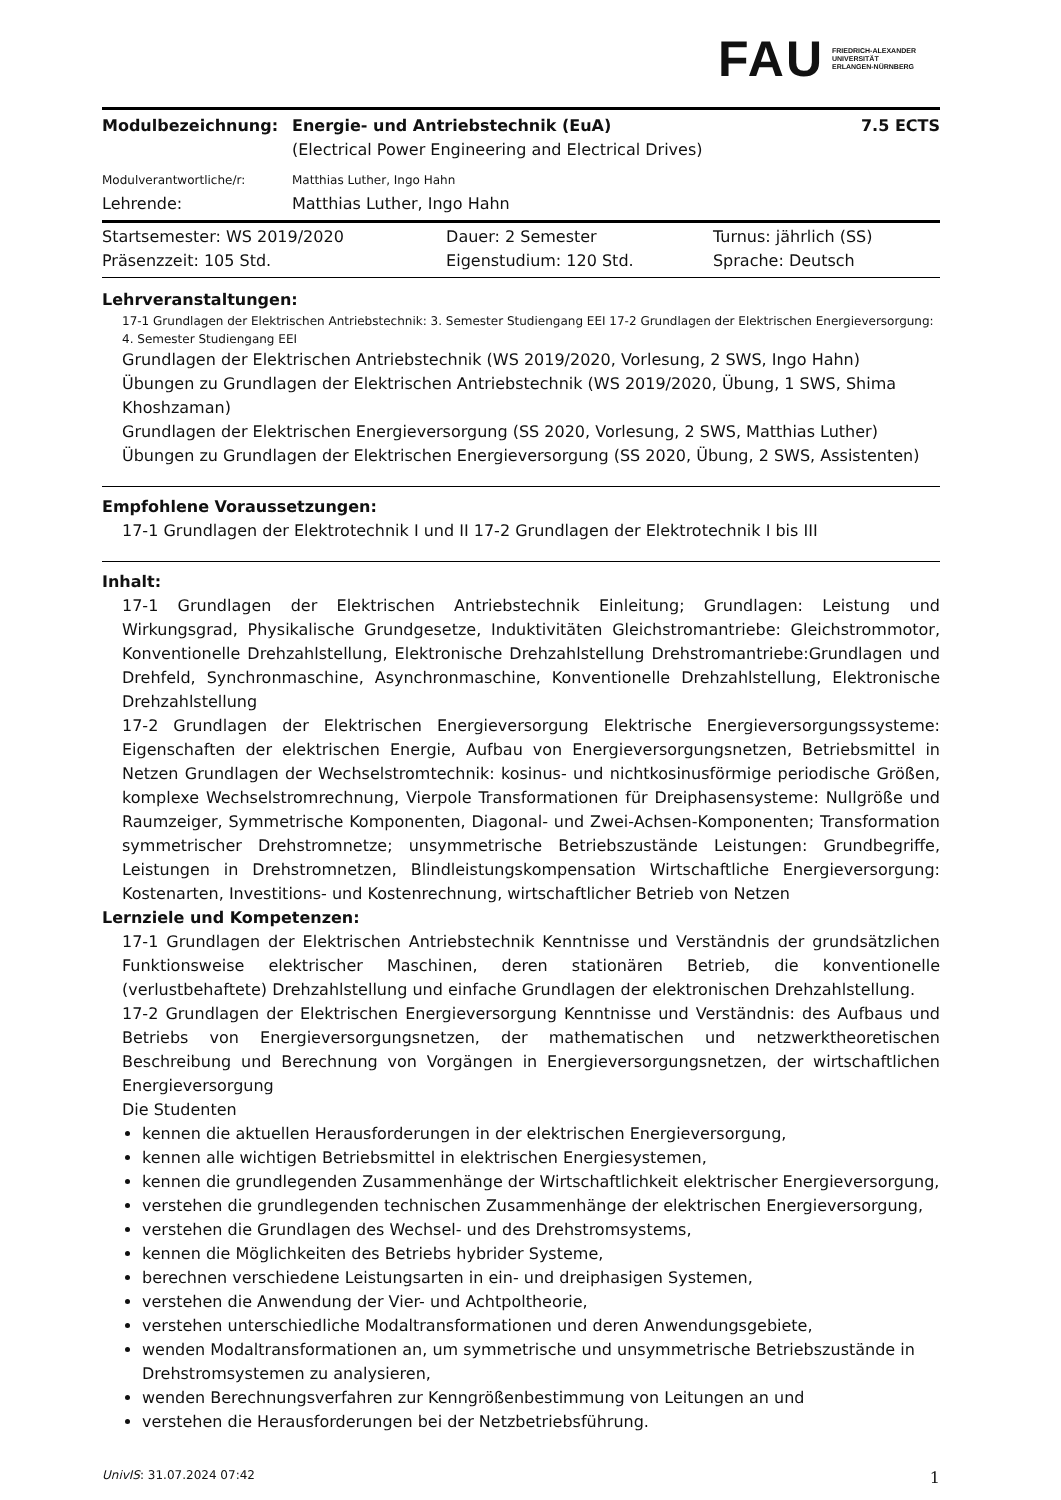FAU FRIEDRICH-ALEXANDER
UNIVERSITÄT
ERLANGEN-NÜRNBERG
| Modulbezeichnung: | Energie- und Antriebstechnik (EuA) | 7.5 ECTS |
| | (Electrical Power Engineering and Electrical Drives) | |
| Modulverantwortliche/r: | Matthias Luther, Ingo Hahn | |
| Lehrende: | Matthias Luther, Ingo Hahn | |
| Startsemester: WS 2019/2020 | Dauer: 2 Semester | Turnus: jährlich (SS) |
| Präsenzzeit: 105 Std. | Eigenstudium: 120 Std. | Sprache: Deutsch |
Lehrveranstaltungen:
17-1 Grundlagen der Elektrischen Antriebstechnik: 3. Semester Studiengang EEI 17-2 Grundlagen der Elektrischen Energieversorgung: 4. Semester Studiengang EEI
Grundlagen der Elektrischen Antriebstechnik (WS 2019/2020, Vorlesung, 2 SWS, Ingo Hahn)
Übungen zu Grundlagen der Elektrischen Antriebstechnik (WS 2019/2020, Übung, 1 SWS, Shima Khoshzaman)
Grundlagen der Elektrischen Energieversorgung (SS 2020, Vorlesung, 2 SWS, Matthias Luther)
Übungen zu Grundlagen der Elektrischen Energieversorgung (SS 2020, Übung, 2 SWS, Assistenten)
Empfohlene Voraussetzungen:
17-1 Grundlagen der Elektrotechnik I und II 17-2 Grundlagen der Elektrotechnik I bis III
Inhalt:
17-1 Grundlagen der Elektrischen Antriebstechnik Einleitung; Grundlagen: Leistung und Wirkungsgrad, Physikalische Grundgesetze, Induktivitäten Gleichstromantriebe: Gleichstrommotor, Konventionelle Drehzahlstellung, Elektronische Drehzahlstellung Drehstromantriebe:Grundlagen und Drehfeld, Synchronmaschine, Asynchronmaschine, Konventionelle Drehzahlstellung, Elektronische Drehzahlstellung
17-2 Grundlagen der Elektrischen Energieversorgung Elektrische Energieversorgungssysteme: Eigenschaften der elektrischen Energie, Aufbau von Energieversorgungsnetzen, Betriebsmittel in Netzen Grundlagen der Wechselstromtechnik: kosinus- und nichtkosinusförmige periodische Größen, komplexe Wechselstromrechnung, Vierpole Transformationen für Dreiphasensysteme: Nullgröße und Raumzeiger, Symmetrische Komponenten, Diagonal- und Zwei-Achsen-Komponenten; Transformation symmetrischer Drehstromnetze; unsymmetrische Betriebszustände Leistungen: Grundbegriffe, Leistungen in Drehstromnetzen, Blindleistungskompensation Wirtschaftliche Energieversorgung: Kostenarten, Investitions- und Kostenrechnung, wirtschaftlicher Betrieb von Netzen
Lernziele und Kompetenzen:
17-1 Grundlagen der Elektrischen Antriebstechnik Kenntnisse und Verständnis der grundsätzlichen Funktionsweise elektrischer Maschinen, deren stationären Betrieb, die konventionelle (verlustbehaftete) Drehzahlstellung und einfache Grundlagen der elektronischen Drehzahlstellung.
17-2 Grundlagen der Elektrischen Energieversorgung Kenntnisse und Verständnis: des Aufbaus und Betriebs von Energieversorgungsnetzen, der mathematischen und netzwerktheoretischen Beschreibung und Berechnung von Vorgängen in Energieversorgungsnetzen, der wirtschaftlichen Energieversorgung
Die Studenten
kennen die aktuellen Herausforderungen in der elektrischen Energieversorgung,
kennen alle wichtigen Betriebsmittel in elektrischen Energiesystemen,
kennen die grundlegenden Zusammenhänge der Wirtschaftlichkeit elektrischer Energieversorgung,
verstehen die grundlegenden technischen Zusammenhänge der elektrischen Energieversorgung,
verstehen die Grundlagen des Wechsel- und des Drehstromsystems,
kennen die Möglichkeiten des Betriebs hybrider Systeme,
berechnen verschiedene Leistungsarten in ein- und dreiphasigen Systemen,
verstehen die Anwendung der Vier- und Achtpoltheorie,
verstehen unterschiedliche Modaltransformationen und deren Anwendungsgebiete,
wenden Modaltransformationen an, um symmetrische und unsymmetrische Betriebszustände in Drehstromsystemen zu analysieren,
wenden Berechnungsverfahren zur Kenngrößenbestimmung von Leitungen an und
verstehen die Herausforderungen bei der Netzbetriebsführung.
UnivIS: 31.07.2024 07:42 1